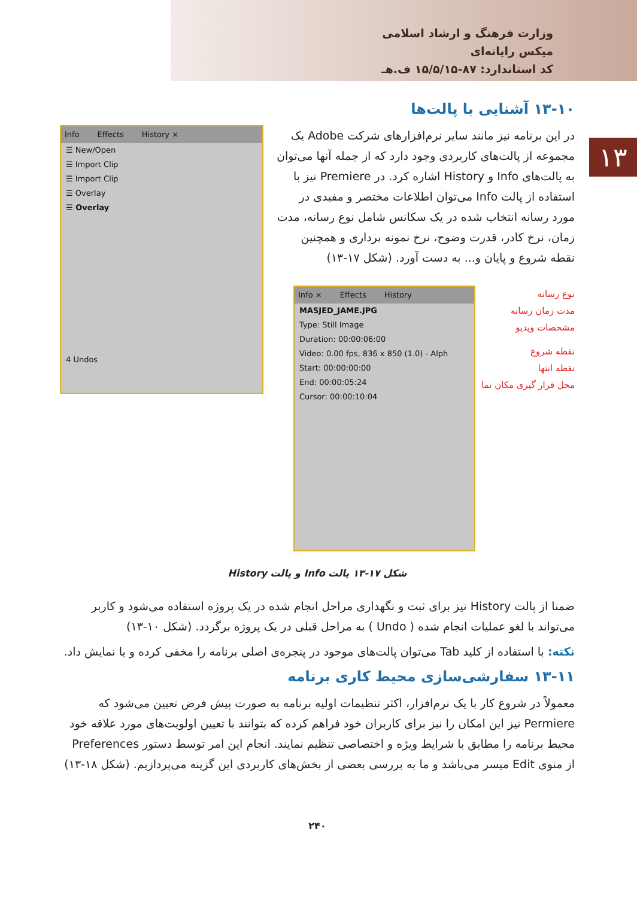وزارت فرهنگ و ارشاد اسلامی
میکس رایانه‌ای
کد استاندارد: ۸۷-۱۵/۵/۱۵ ف.هـ
۱۳
۱۳-۱۰ آشنایی با پالت‌ها
در این برنامه نیز مانند سایر نرم‌افزارهای شرکت Adobe یک مجموعه از پالت‌های کاربردی وجود دارد که از جمله آنها می‌توان به پالت‌های Info و History اشاره کرد. در Premiere نیز با استفاده از پالت Info می‌توان اطلاعات مختصر و مفیدی در مورد رسانه انتخاب شده در یک سکانس شامل نوع رسانه، مدت زمان، نرخ کادر، قدرت وضوح، نرخ نمونه برداری و همچنین نقطه شروع و پایان و... به دست آورد. (شکل ۱۷-۱۳)
نوع رسانه
مدت زمان رسانه
مشخصات ویدیو
نقطه شروع
نقطه انتها
محل قرار گیری مکان نما
Info × Effects History
MASJED_JAME.JPG
Type: Still Image
Duration: 00:00:06:00
Video: 0.00 fps, 836 x 850 (1.0) - Alph
Start: 00:00:00:00
End: 00:00:05:24
Cursor: 00:00:10:04
Info Effects History ×
☰ New/Open
☰ Import Clip
☰ Import Clip
☰ Overlay
☰ Overlay
4 Undos
شکل ۱۷-۱۳ پالت Info و پالت History
ضمنا از پالت History نیز برای ثبت و نگهداری مراحل انجام شده در یک پروژه استفاده می‌شود و کاربر می‌تواند با لغو عملیات انجام شده ( Undo ) به مراحل قبلی در یک پروژه برگردد. (شکل ۱۰-۱۳)
نکته: با استفاده از کلید Tab می‌توان پالت‌های موجود در پنجره‌ی اصلی برنامه را مخفی کرده و یا نمایش داد.
۱۳-۱۱ سفارشی‌سازی محیط کاری برنامه
معمولاً در شروع کار با یک نرم‌افزار، اکثر تنظیمات اولیه برنامه به صورت پیش فرض تعیین می‌شود که Permiere نیز این امکان را نیز برای کاربران خود فراهم کرده که بتوانند با تعیین اولویت‌های مورد علاقه خود محیط برنامه را مطابق با شرایط ویژه و اختصاصی تنظیم نمایند. انجام این امر توسط دستور Preferences از منوی Edit میسر می‌باشد و ما به بررسی بعضی از بخش‌های کاربردی این گزینه می‌پردازیم. (شکل ۱۸-۱۳)
۲۴۰